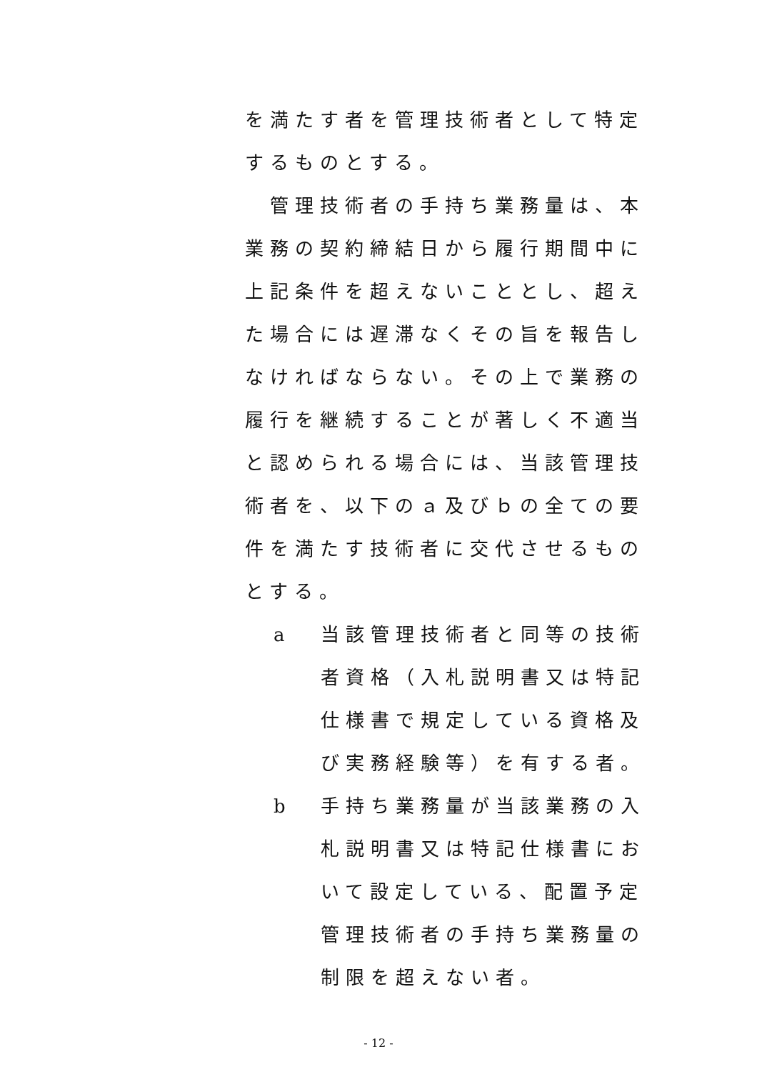を満たす者を管理技術者として特定するものとする。
　管理技術者の手持ち業務量は、本業務の契約締結日から履行期間中に上記条件を超えないこととし、超えた場合には遅滞なくその旨を報告しなければならない。その上で業務の履行を継続することが著しく不適当と認められる場合には、当該管理技術者を、以下のａ及びｂの全ての要件を満たす技術者に交代させるものとする。
a 当該管理技術者と同等の技術者資格（入札説明書又は特記仕様書で規定している資格及び実務経験等）を有する者。
b 手持ち業務量が当該業務の入札説明書又は特記仕様書において設定している、配置予定管理技術者の手持ち業務量の制限を超えない者。
- 12 -